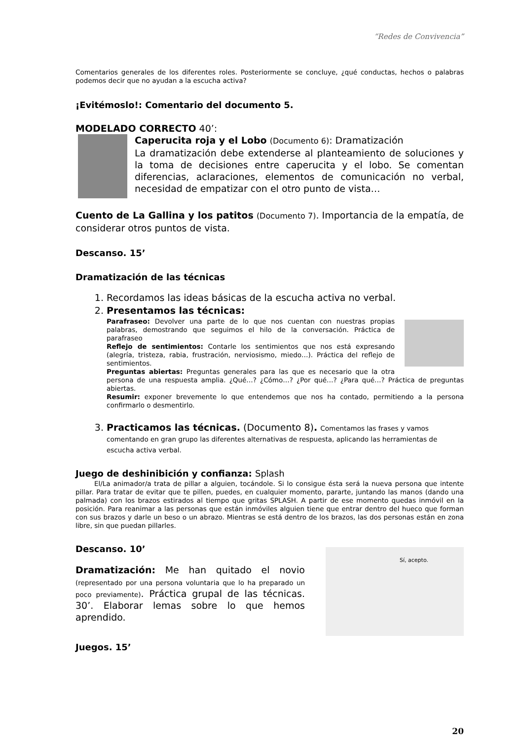“Redes de Convivencia”
Comentarios generales de los diferentes roles. Posteriormente se concluye, ¿qué conductas, hechos o palabras podemos decir que no ayudan a la escucha activa?
¡Evitémoslo!: Comentario del documento 5.
MODELADO CORRECTO 40’:
Caperucita roja y el Lobo (Documento 6): Dramatización
La dramatización debe extenderse al planteamiento de soluciones y la toma de decisiones entre caperucita y el lobo. Se comentan diferencias, aclaraciones, elementos de comunicación no verbal, necesidad de empatizar con el otro punto de vista…
Cuento de La Gallina y los patitos (Documento 7). Importancia de la empatía, de considerar otros puntos de vista.
Descanso. 15’
Dramatización de las técnicas
1. Recordamos las ideas básicas de la escucha activa no verbal.
2. Presentamos las técnicas:
Parafraseo: Devolver una parte de lo que nos cuentan con nuestras propias palabras, demostrando que seguimos el hilo de la conversación. Práctica de parafraseo
Reflejo de sentimientos: Contarle los sentimientos que nos está expresando (alegría, tristeza, rabia, frustración, nerviosismo, miedo…). Práctica del reflejo de sentimientos.
Preguntas abiertas: Preguntas generales para las que es necesario que la otra persona de una respuesta amplia. ¿Qué…? ¿Cómo…? ¿Por qué…? ¿Para qué…? Práctica de preguntas abiertas.
Resumir: exponer brevemente lo que entendemos que nos ha contado, permitiendo a la persona confirmarlo o desmentirlo.
3. Practicamos las técnicas. (Documento 8). Comentamos las frases y vamos comentando en gran grupo las diferentes alternativas de respuesta, aplicando las herramientas de escucha activa verbal.
Juego de deshinibición y confianza: Splash
El/La animador/a trata de pillar a alguien, tocándole. Si lo consigue ésta será la nueva persona que intente pillar. Para tratar de evitar que te pillen, puedes, en cualquier momento, pararte, juntando las manos (dando una palmada) con los brazos estirados al tiempo que gritas SPLASH. A partir de ese momento quedas inmóvil en la posición. Para reanimar a las personas que están inmóviles alguien tiene que entrar dentro del hueco que forman con sus brazos y darle un beso o un abrazo. Mientras se está dentro de los brazos, las dos personas están en zona libre, sin que puedan pillarles.
Sí, acepto.
Descanso. 10’
Dramatización: Me han quitado el novio (representado por una persona voluntaria que lo ha preparado un poco previamente). Práctica grupal de las técnicas. 30’. Elaborar lemas sobre lo que hemos aprendido.
Juegos. 15’
20